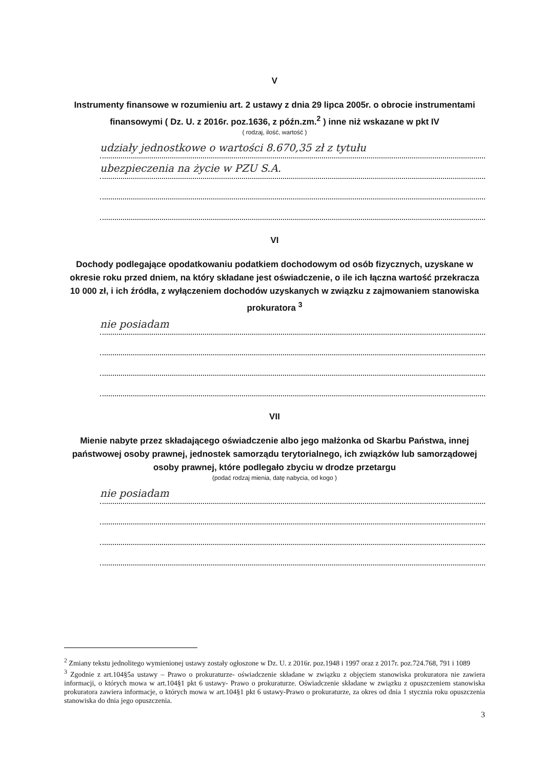V
Instrumenty finansowe w rozumieniu art. 2 ustawy z dnia 29 lipca 2005r. o obrocie instrumentami finansowymi ( Dz. U. z 2016r. poz.1636, z późn.zm.<sup>2</sup> ) inne niż wskazane w pkt IV
( rodzaj, ilość, wartość )
udziały jednostkowe o wartości 8.670,35 zł z tytułu
ubezpieczenia na życie w PZU S.A.
VI
Dochody podlegające opodatkowaniu podatkiem dochodowym od osób fizycznych, uzyskane w okresie roku przed dniem, na który składane jest oświadczenie, o ile ich łączna wartość przekracza 10 000 zł, i ich źródła, z wyłączeniem dochodów uzyskanych w związku z zajmowaniem stanowiska prokuratora <sup>3</sup>
nie posiadam
VII
Mienie nabyte przez składającego oświadczenie albo jego małżonka od Skarbu Państwa, innej państwowej osoby prawnej, jednostek samorządu terytorialnego, ich związków lub samorządowej osoby prawnej, które podlegało zbyciu w drodze przetargu
(podać rodzaj mienia, datę nabycia, od kogo )
nie posiadam
<sup>2</sup> Zmiany tekstu jednolitego wymienionej ustawy zostały ogłoszone w Dz. U. z 2016r. poz.1948 i 1997 oraz z 2017r. poz.724.768, 791 i 1089
<sup>3</sup> Zgodnie z art.104§5a ustawy – Prawo o prokuraturze- oświadczenie składane w związku z objęciem stanowiska prokuratora nie zawiera informacji, o których mowa w art.104§1 pkt 6 ustawy- Prawo o prokuraturze. Oświadczenie składane w związku z opuszczeniem stanowiska prokuratora zawiera informacje, o których mowa w art.104§1 pkt 6 ustawy-Prawo o prokuraturze, za okres od dnia 1 stycznia roku opuszczenia stanowiska do dnia jego opuszczenia.
3